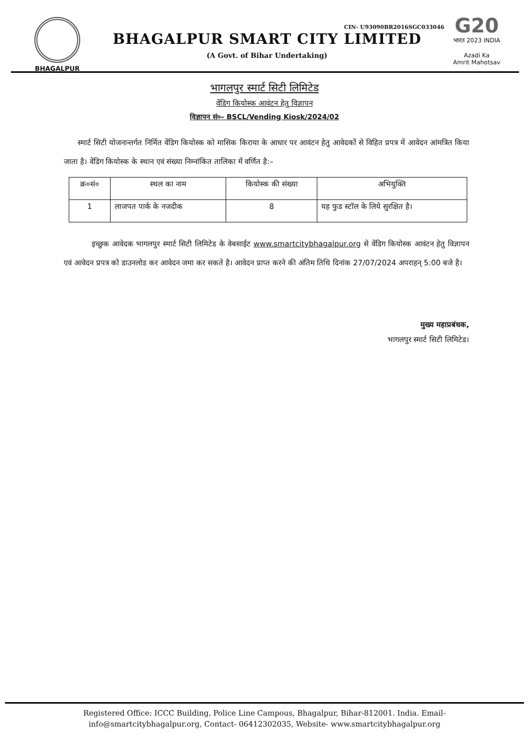BHAGALPUR
CIN- U93090BR2016SGC033046
BHAGALPUR SMART CITY LIMITED
(A Govt. of Bihar Undertaking)
G20
भारत 2023 INDIA
Azadi Ka
Amrit Mahotsav
भागलपुर स्मार्ट सिटी लिमिटेड
वेंडिग कियोस्क आवंटन हेतु विज्ञापन
विज्ञापन सं०– BSCL/Vending Kiosk/2024/02
स्मार्ट सिटी योजनान्तर्गत निर्मित वेंडिग कियोस्क को मासिक किराया के आधार पर आवंटन हेतु आवेदकों से विहित प्रपत्र में आवेदन आंमत्रित किया जाता है। वेंडिग कियोस्क के स्थान एवं संख्या निम्नांकित तालिका में वर्णित है:–
| क्र०सं० | स्थल का नाम | कियोस्क की संख्या | अभियुक्ति |
| --- | --- | --- | --- |
| 1 | लाजपत पार्क के नजदीक | 8 | यह फुड स्टॉल के लिये सुरक्षित है। |
इच्छुक आवेदक भागलपुर स्मार्ट सिटी लिमिटेड के वेबसाईट www.smartcitybhagalpur.org से वेंडिग कियोस्क आवंटन हेतु विज्ञापन एवं आवेदन प्रपत्र को डाउनलोड कर आवेदन जमा कर सकते है। आवेदन प्राप्त करने की अंतिम तिथि दिनांक 27/07/2024 अपराहन् 5:00 बजे है।
मुख्य महाप्रबंधक,
भागलपुर स्मार्ट सिटी लिमिटेड।
Registered Office: ICCC Building, Police Line Campous, Bhagalpur, Bihar-812001. India. Email-
info@smartcitybhagalpur.org, Contact- 06412302035, Website- www.smartcitybhagalpur.org